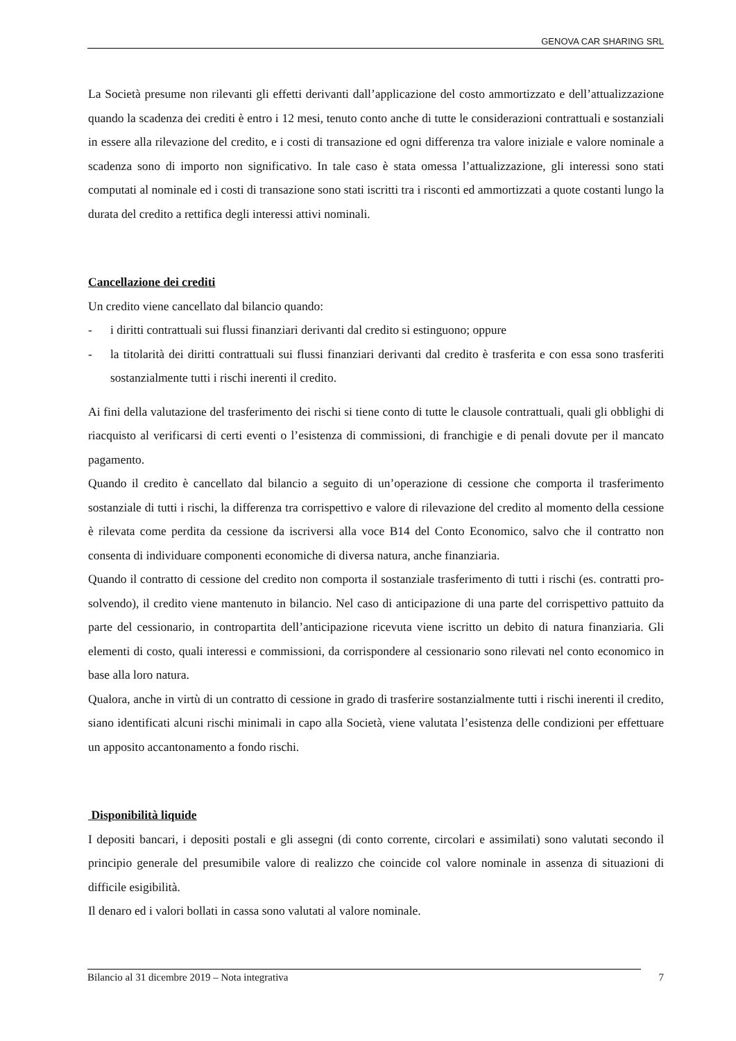GENOVA CAR SHARING SRL
La Società presume non rilevanti gli effetti derivanti dall’applicazione del costo ammortizzato e dell’attualizzazione quando la scadenza dei crediti è entro i 12 mesi, tenuto conto anche di tutte le considerazioni contrattuali e sostanziali in essere alla rilevazione del credito, e i costi di transazione ed ogni differenza tra valore iniziale e valore nominale a scadenza sono di importo non significativo. In tale caso è stata omessa l’attualizzazione, gli interessi sono stati computati al nominale ed i costi di transazione sono stati iscritti tra i risconti ed ammortizzati a quote costanti lungo la durata del credito a rettifica degli interessi attivi nominali.
Cancellazione dei crediti
Un credito viene cancellato dal bilancio quando:
- i diritti contrattuali sui flussi finanziari derivanti dal credito si estinguono; oppure
- la titolarità dei diritti contrattuali sui flussi finanziari derivanti dal credito è trasferita e con essa sono trasferiti sostanzialmente tutti i rischi inerenti il credito.
Ai fini della valutazione del trasferimento dei rischi si tiene conto di tutte le clausole contrattuali, quali gli obblighi di riacquisto al verificarsi di certi eventi o l’esistenza di commissioni, di franchigie e di penali dovute per il mancato pagamento.
Quando il credito è cancellato dal bilancio a seguito di un’operazione di cessione che comporta il trasferimento sostanziale di tutti i rischi, la differenza tra corrispettivo e valore di rilevazione del credito al momento della cessione è rilevata come perdita da cessione da iscriversi alla voce B14 del Conto Economico, salvo che il contratto non consenta di individuare componenti economiche di diversa natura, anche finanziaria.
Quando il contratto di cessione del credito non comporta il sostanziale trasferimento di tutti i rischi (es. contratti pro-solvendo), il credito viene mantenuto in bilancio. Nel caso di anticipazione di una parte del corrispettivo pattuito da parte del cessionario, in contropartita dell’anticipazione ricevuta viene iscritto un debito di natura finanziaria. Gli elementi di costo, quali interessi e commissioni, da corrispondere al cessionario sono rilevati nel conto economico in base alla loro natura.
Qualora, anche in virtù di un contratto di cessione in grado di trasferire sostanzialmente tutti i rischi inerenti il credito, siano identificati alcuni rischi minimali in capo alla Società, viene valutata l’esistenza delle condizioni per effettuare un apposito accantonamento a fondo rischi.
Disponibilità liquide
I depositi bancari, i depositi postali e gli assegni (di conto corrente, circolari e assimilati) sono valutati secondo il principio generale del presumibile valore di realizzo che coincide col valore nominale in assenza di situazioni di difficile esigibilità.
Il denaro ed i valori bollati in cassa sono valutati al valore nominale.
Bilancio al 31 dicembre 2019 – Nota integrativa 7